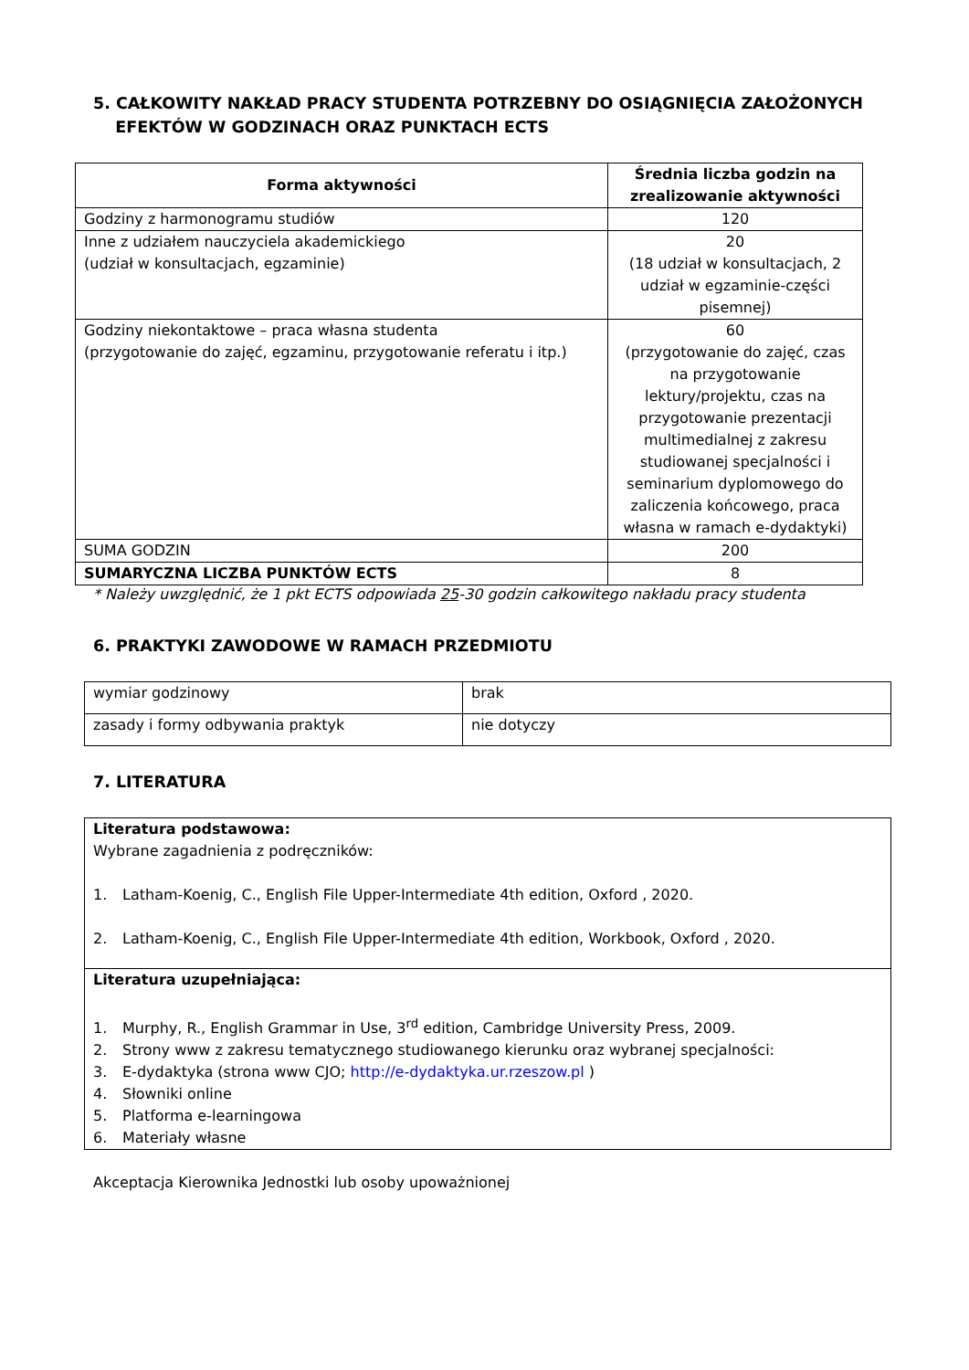5. CAŁKOWITY NAKŁAD PRACY STUDENTA POTRZEBNY DO OSIĄGNIĘCIA ZAŁOŻONYCH
EFEKTÓW W GODZINACH ORAZ PUNKTACH ECTS
| Forma aktywności | Średnia liczba godzin na zrealizowanie aktywności |
| --- | --- |
| Godziny z harmonogramu studiów | 120 |
| Inne z udziałem nauczyciela akademickiego (udział w konsultacjach, egzaminie) | 20 (18 udział w konsultacjach, 2 udział w egzaminie-części pisemnej) |
| Godziny niekontaktowe – praca własna studenta (przygotowanie do zajęć, egzaminu, przygotowanie referatu i itp.) | 60 (przygotowanie do zajęć, czas na przygotowanie lektury/projektu, czas na przygotowanie prezentacji multimedialnej z zakresu studiowanej specjalności i seminarium dyplomowego do zaliczenia końcowego, praca własna w ramach e-dydaktyki) |
| SUMA GODZIN | 200 |
| SUMARYCZNA LICZBA PUNKTÓW ECTS | 8 |
* Należy uwzględnić, że 1 pkt ECTS odpowiada 25-30 godzin całkowitego nakładu pracy studenta
6. PRAKTYKI ZAWODOWE W RAMACH PRZEDMIOTU
| wymiar godzinowy | brak |
| zasady i formy odbywania praktyk | nie dotyczy |
7. LITERATURA
| Literatura podstawowa: Wybrane zagadnienia z podręczników: 1. Latham-Koenig, C., English File Upper-Intermediate 4th edition, Oxford , 2020. 2. Latham-Koenig, C., English File Upper-Intermediate 4th edition, Workbook, Oxford , 2020. |
| Literatura uzupełniająca: 1. Murphy, R., English Grammar in Use, 3<sup>rd</sup> edition, Cambridge University Press, 2009. 2. Strony www z zakresu tematycznego studiowanego kierunku oraz wybranej specjalności: 3. E-dydaktyka (strona www CJO; http://e-dydaktyka.ur.rzeszow.pl ) 4. Słowniki online 5. Platforma e-learningowa 6. Materiały własne |
Akceptacja Kierownika Jednostki lub osoby upoważnionej